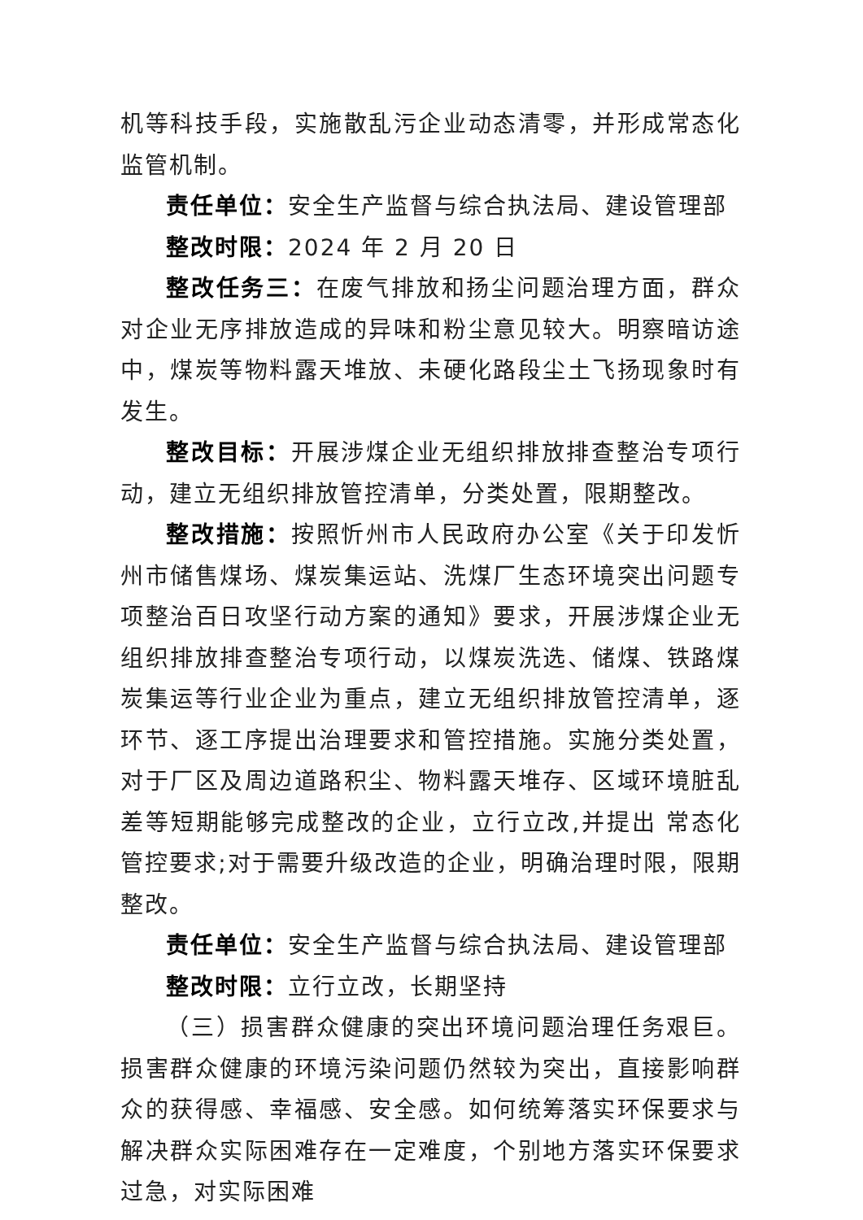机等科技手段，实施散乱污企业动态清零，并形成常态化监管机制。
责任单位：安全生产监督与综合执法局、建设管理部
整改时限：2024 年 2 月 20 日
整改任务三：在废气排放和扬尘问题治理方面，群众对企业无序排放造成的异味和粉尘意见较大。明察暗访途中，煤炭等物料露天堆放、未硬化路段尘土飞扬现象时有发生。
整改目标：开展涉煤企业无组织排放排查整治专项行动，建立无组织排放管控清单，分类处置，限期整改。
整改措施：按照忻州市人民政府办公室《关于印发忻州市储售煤场、煤炭集运站、洗煤厂生态环境突出问题专项整治百日攻坚行动方案的通知》要求，开展涉煤企业无组织排放排查整治专项行动，以煤炭洗选、储煤、铁路煤炭集运等行业企业为重点，建立无组织排放管控清单，逐环节、逐工序提出治理要求和管控措施。实施分类处置，对于厂区及周边道路积尘、物料露天堆存、区域环境脏乱差等短期能够完成整改的企业，立行立改,并提出 常态化管控要求;对于需要升级改造的企业，明确治理时限，限期整改。
责任单位：安全生产监督与综合执法局、建设管理部
整改时限：立行立改，长期坚持
（三）损害群众健康的突出环境问题治理任务艰巨。损害群众健康的环境污染问题仍然较为突出，直接影响群众的获得感、幸福感、安全感。如何统筹落实环保要求与解决群众实际困难存在一定难度，个别地方落实环保要求过急，对实际困难